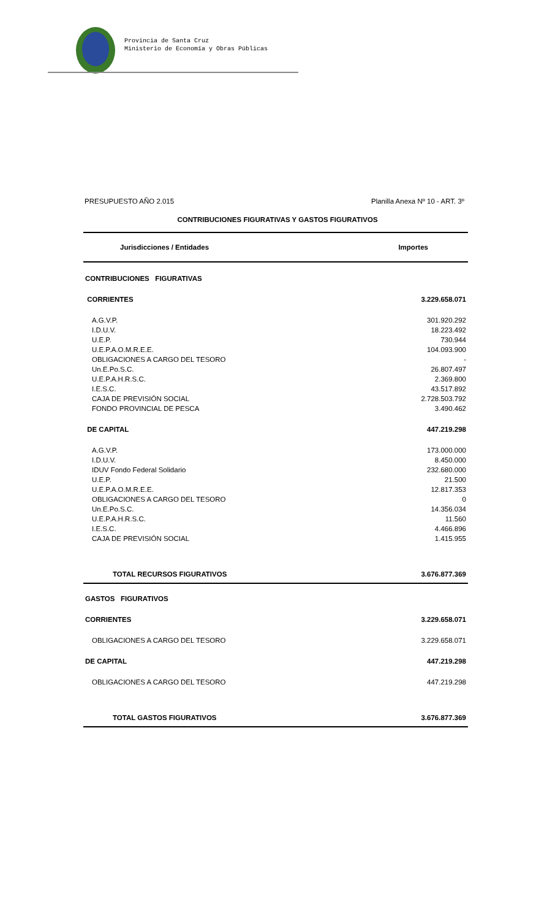Provincia de Santa Cruz
Ministerio de Economía y Obras Públicas
PRESUPUESTO AÑO 2.015 Planilla Anexa Nº 10 - ART. 3º
CONTRIBUCIONES FIGURATIVAS Y GASTOS FIGURATIVOS
| Jurisdicciones / Entidades | Importes |
| --- | --- |
| CONTRIBUCIONES FIGURATIVAS | |
| CORRIENTES | 3.229.658.071 |
| A.G.V.P. | 301.920.292 |
| I.D.U.V. | 18.223.492 |
| U.E.P. | 730.944 |
| U.E.P.A.O.M.R.E.E. | 104.093.900 |
| OBLIGACIONES A CARGO DEL TESORO | - |
| Un.E.Po.S.C. | 26.807.497 |
| U.E.P.A.H.R.S.C. | 2.369.800 |
| I.E.S.C. | 43.517.892 |
| CAJA DE PREVISIÓN SOCIAL | 2.728.503.792 |
| FONDO PROVINCIAL DE PESCA | 3.490.462 |
| DE CAPITAL | 447.219.298 |
| A.G.V.P. | 173.000.000 |
| I.D.U.V. | 8.450.000 |
| IDUV Fondo Federal Solidario | 232.680.000 |
| U.E.P. | 21.500 |
| U.E.P.A.O.M.R.E.E. | 12.817.353 |
| OBLIGACIONES A CARGO DEL TESORO | 0 |
| Un.E.Po.S.C. | 14.356.034 |
| U.E.P.A.H.R.S.C. | 11.560 |
| I.E.S.C. | 4.466.896 |
| CAJA DE PREVISIÓN SOCIAL | 1.415.955 |
| TOTAL RECURSOS FIGURATIVOS | 3.676.877.369 |
| GASTOS FIGURATIVOS | |
| CORRIENTES | 3.229.658.071 |
| OBLIGACIONES A CARGO DEL TESORO | 3.229.658.071 |
| DE CAPITAL | 447.219.298 |
| OBLIGACIONES A CARGO DEL TESORO | 447.219.298 |
| TOTAL GASTOS FIGURATIVOS | 3.676.877.369 |